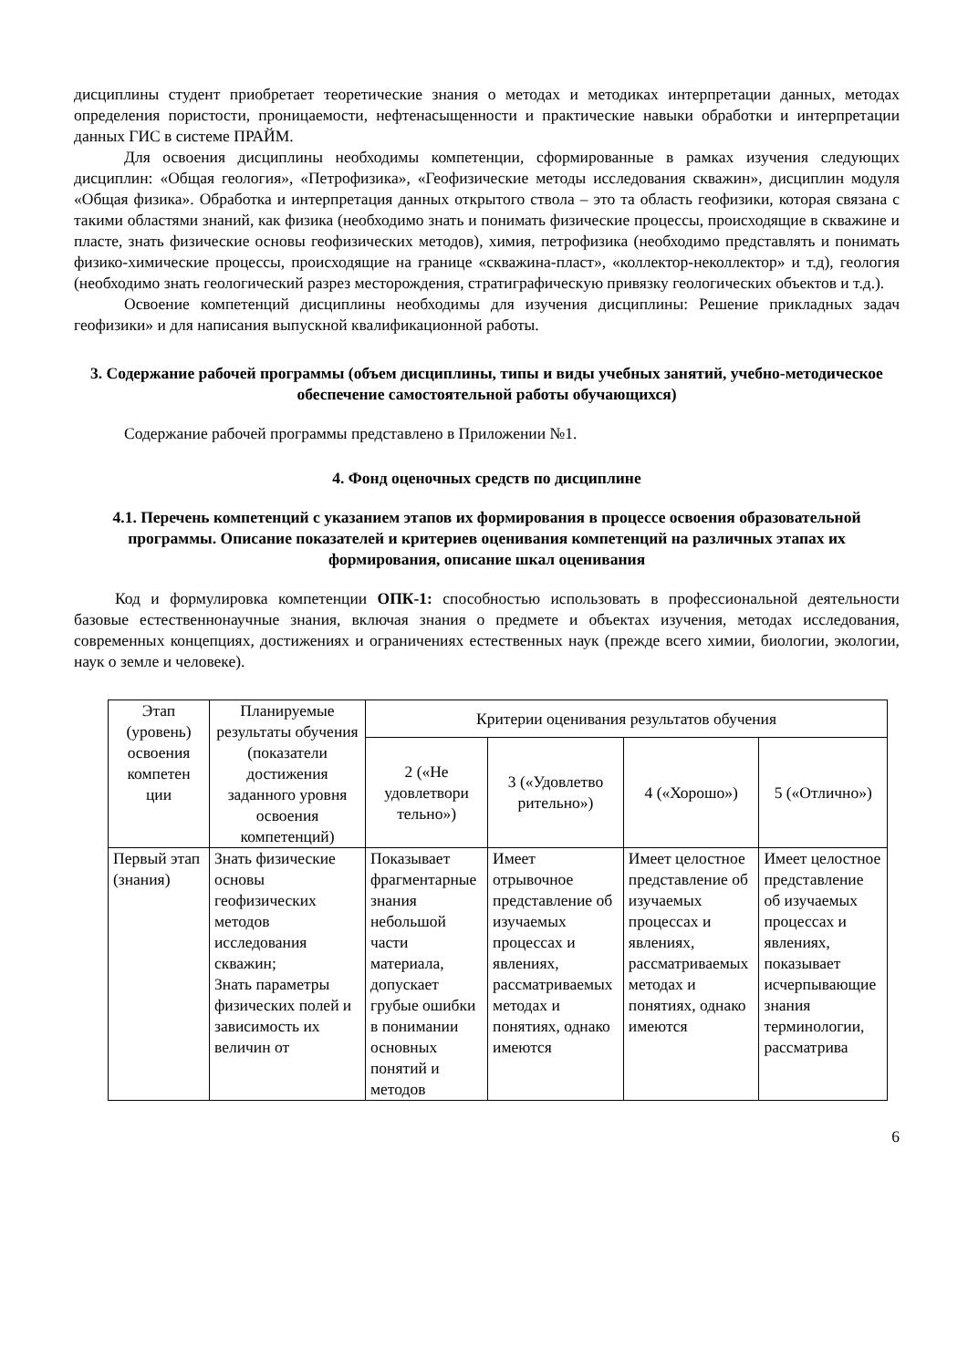дисциплины студент приобретает теоретические знания о методах и методиках интерпретации данных, методах определения пористости, проницаемости, нефтенасыщенности и практические навыки обработки и интерпретации данных ГИС в системе ПРАЙМ.
Для освоения дисциплины необходимы компетенции, сформированные в рамках изучения следующих дисциплин: «Общая геология», «Петрофизика», «Геофизические методы исследования скважин», дисциплин модуля «Общая физика». Обработка и интерпретация данных открытого ствола – это та область геофизики, которая связана с такими областями знаний, как физика (необходимо знать и понимать физические процессы, происходящие в скважине и пласте, знать физические основы геофизических методов), химия, петрофизика (необходимо представлять и понимать физико-химические процессы, происходящие на границе «скважина-пласт», «коллектор-неколлектор» и т.д), геология (необходимо знать геологический разрез месторождения, стратиграфическую привязку геологических объектов и т.д.).
Освоение компетенций дисциплины необходимы для изучения дисциплины: Решение прикладных задач геофизики» и для написания выпускной квалификационной работы.
3. Содержание рабочей программы (объем дисциплины, типы и виды учебных занятий, учебно-методическое обеспечение самостоятельной работы обучающихся)
Содержание рабочей программы представлено в Приложении №1.
4. Фонд оценочных средств по дисциплине
4.1. Перечень компетенций с указанием этапов их формирования в процессе освоения образовательной программы. Описание показателей и критериев оценивания компетенций на различных этапах их формирования, описание шкал оценивания
Код и формулировка компетенции ОПК-1: способностью использовать в профессиональной деятельности базовые естественнонаучные знания, включая знания о предмете и объектах изучения, методах исследования, современных концепциях, достижениях и ограничениях естественных наук (прежде всего химии, биологии, экологии, наук о земле и человеке).
| Этап (уровень) освоения компетен ции | Планируемые результаты обучения (показатели достижения заданного уровня освоения компетенций) | Критерии оценивания результатов обучения | | | |
| --- | --- | --- | --- | --- | --- |
| | | 2 («Не удовлетвори тельно») | 3 («Удовлетво рительно») | 4 («Хорошо») | 5 («Отлично») |
| Первый этап (знания) | Знать физические основы геофизических методов исследования скважин; Знать параметры физических полей и зависимость их величин от | Показывает фрагментарные знания небольшой части материала, допускает грубые ошибки в понимании основных понятий и методов | Имеет отрывочное представление об изучаемых процессах и явлениях, рассматриваемых методах и понятиях, однако имеются | Имеет целостное представление об изучаемых процессах и явлениях, рассматриваемых методах и понятиях, однако имеются | Имеет целостное представление об изучаемых процессах и явлениях, показывает исчерпывающие знания терминологии, рассматрива |
6